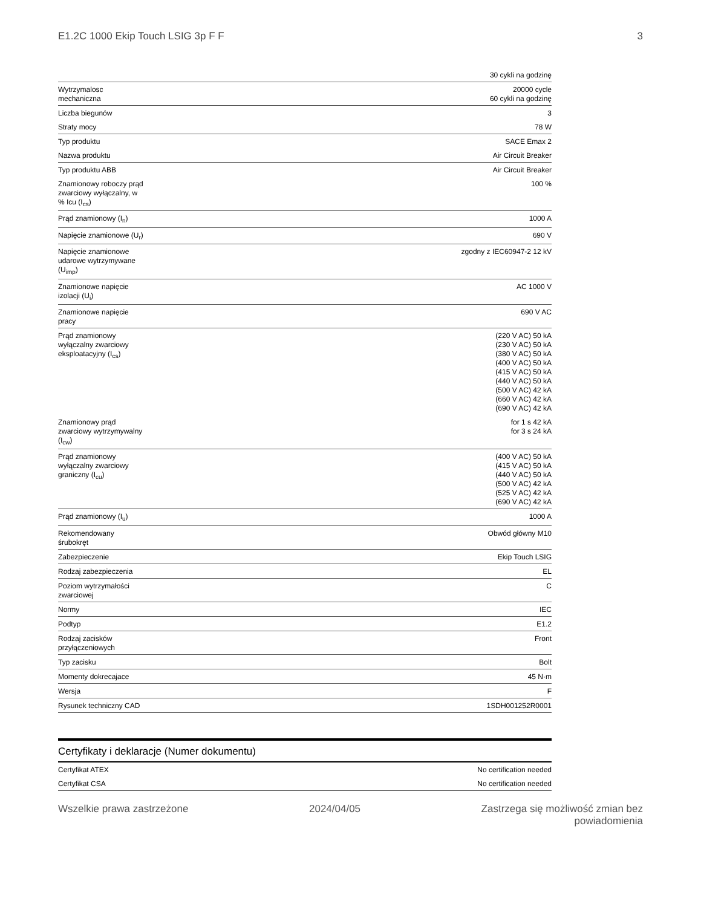E1.2C 1000 Ekip Touch LSIG 3p F F 3
| | 30 cykli na godzinę |
| Wytrzymalosc mechaniczna | 20000 cycle 60 cykli na godzinę |
| Liczba biegunów | 3 |
| Straty mocy | 78 W |
| Typ produktu | SACE Emax 2 |
| Nazwa produktu | Air Circuit Breaker |
| Typ produktu ABB | Air Circuit Breaker |
| Znamionowy roboczy prąd zwarciowy wyłączalny, w % Icu (I<sub>cs</sub>) | 100 % |
| Prąd znamionowy (I<sub>n</sub>) | 1000 A |
| Napięcie znamionowe (U<sub>r</sub>) | 690 V |
| Napięcie znamionowe udarowe wytrzymywane (U<sub>imp</sub>) | zgodny z IEC60947-2 12 kV |
| Znamionowe napięcie izolacji (U<sub>i</sub>) | AC 1000 V |
| Znamionowe napięcie pracy | 690 V AC |
| Prąd znamionowy wyłączalny zwarciowy eksploatacyjny (I<sub>cs</sub>) | (220 V AC) 50 kA (230 V AC) 50 kA (380 V AC) 50 kA (400 V AC) 50 kA (415 V AC) 50 kA (440 V AC) 50 kA (500 V AC) 42 kA (660 V AC) 42 kA (690 V AC) 42 kA |
| Znamionowy prąd zwarciowy wytrzymywalny (I<sub>cw</sub>) | for 1 s 42 kA for 3 s 24 kA |
| Prąd znamionowy wyłączalny zwarciowy graniczny (I<sub>cu</sub>) | (400 V AC) 50 kA (415 V AC) 50 kA (440 V AC) 50 kA (500 V AC) 42 kA (525 V AC) 42 kA (690 V AC) 42 kA |
| Prąd znamionowy (I<sub>u</sub>) | 1000 A |
| Rekomendowany śrubokręt | Obwód główny M10 |
| Zabezpieczenie | Ekip Touch LSIG |
| Rodzaj zabezpieczenia | EL |
| Poziom wytrzymałości zwarciowej | C |
| Normy | IEC |
| Podtyp | E1.2 |
| Rodzaj zacisków przyłączeniowych | Front |
| Typ zacisku | Bolt |
| Momenty dokrecajace | 45 N·m |
| Wersja | F |
| Rysunek techniczny CAD | 1SDH001252R0001 |
Certyfikaty i deklaracje (Numer dokumentu)
| Certyfikat ATEX | No certification needed |
| Certyfikat CSA | No certification needed |
Wszelkie prawa zastrzeżone 2024/04/05 Zastrzega się możliwość zmian bez
powiadomienia